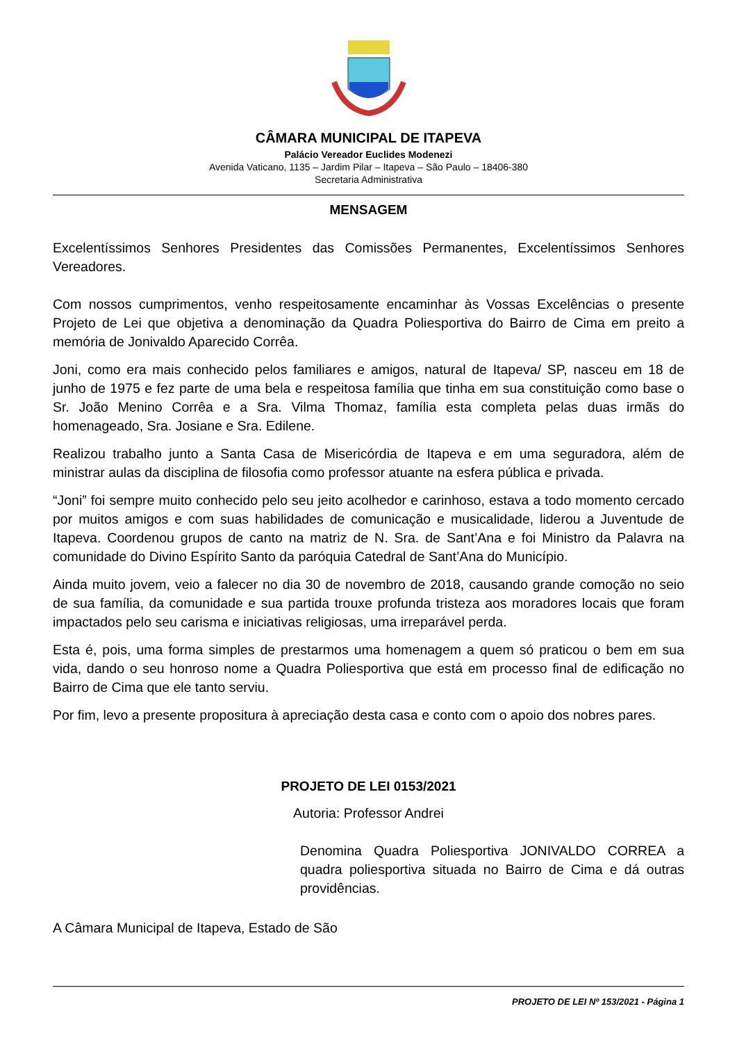CÂMARA MUNICIPAL DE ITAPEVA
Palácio Vereador Euclides Modenezi
Avenida Vaticano, 1135 – Jardim Pilar – Itapeva – São Paulo – 18406-380
Secretaria Administrativa
MENSAGEM
Excelentíssimos Senhores Presidentes das Comissões Permanentes, Excelentíssimos Senhores Vereadores.
Com nossos cumprimentos, venho respeitosamente encaminhar às Vossas Excelências o presente Projeto de Lei que objetiva a denominação da Quadra Poliesportiva do Bairro de Cima em preito a memória de Jonivaldo Aparecido Corrêa.
Joni, como era mais conhecido pelos familiares e amigos, natural de Itapeva/ SP, nasceu em 18 de junho de 1975 e fez parte de uma bela e respeitosa família que tinha em sua constituição como base o Sr. João Menino Corrêa e a Sra. Vilma Thomaz, família esta completa pelas duas irmãs do homenageado, Sra. Josiane e Sra. Edilene.
Realizou trabalho junto a Santa Casa de Misericórdia de Itapeva e em uma seguradora, além de ministrar aulas da disciplina de filosofia como professor atuante na esfera pública e privada.
“Joni” foi sempre muito conhecido pelo seu jeito acolhedor e carinhoso, estava a todo momento cercado por muitos amigos e com suas habilidades de comunicação e musicalidade, liderou a Juventude de Itapeva. Coordenou grupos de canto na matriz de N. Sra. de Sant’Ana e foi Ministro da Palavra na comunidade do Divino Espírito Santo da paróquia Catedral de Sant’Ana do Município.
Ainda muito jovem, veio a falecer no dia 30 de novembro de 2018, causando grande comoção no seio de sua família, da comunidade e sua partida trouxe profunda tristeza aos moradores locais que foram impactados pelo seu carisma e iniciativas religiosas, uma irreparável perda.
Esta é, pois, uma forma simples de prestarmos uma homenagem a quem só praticou o bem em sua vida, dando o seu honroso nome a Quadra Poliesportiva que está em processo final de edificação no Bairro de Cima que ele tanto serviu.
Por fim, levo a presente propositura à apreciação desta casa e conto com o apoio dos nobres pares.
PROJETO DE LEI 0153/2021
Autoria: Professor Andrei
Denomina Quadra Poliesportiva JONIVALDO CORREA a quadra poliesportiva situada no Bairro de Cima e dá outras providências.
A Câmara Municipal de Itapeva, Estado de São
PROJETO DE LEI Nº 153/2021 - Página 1